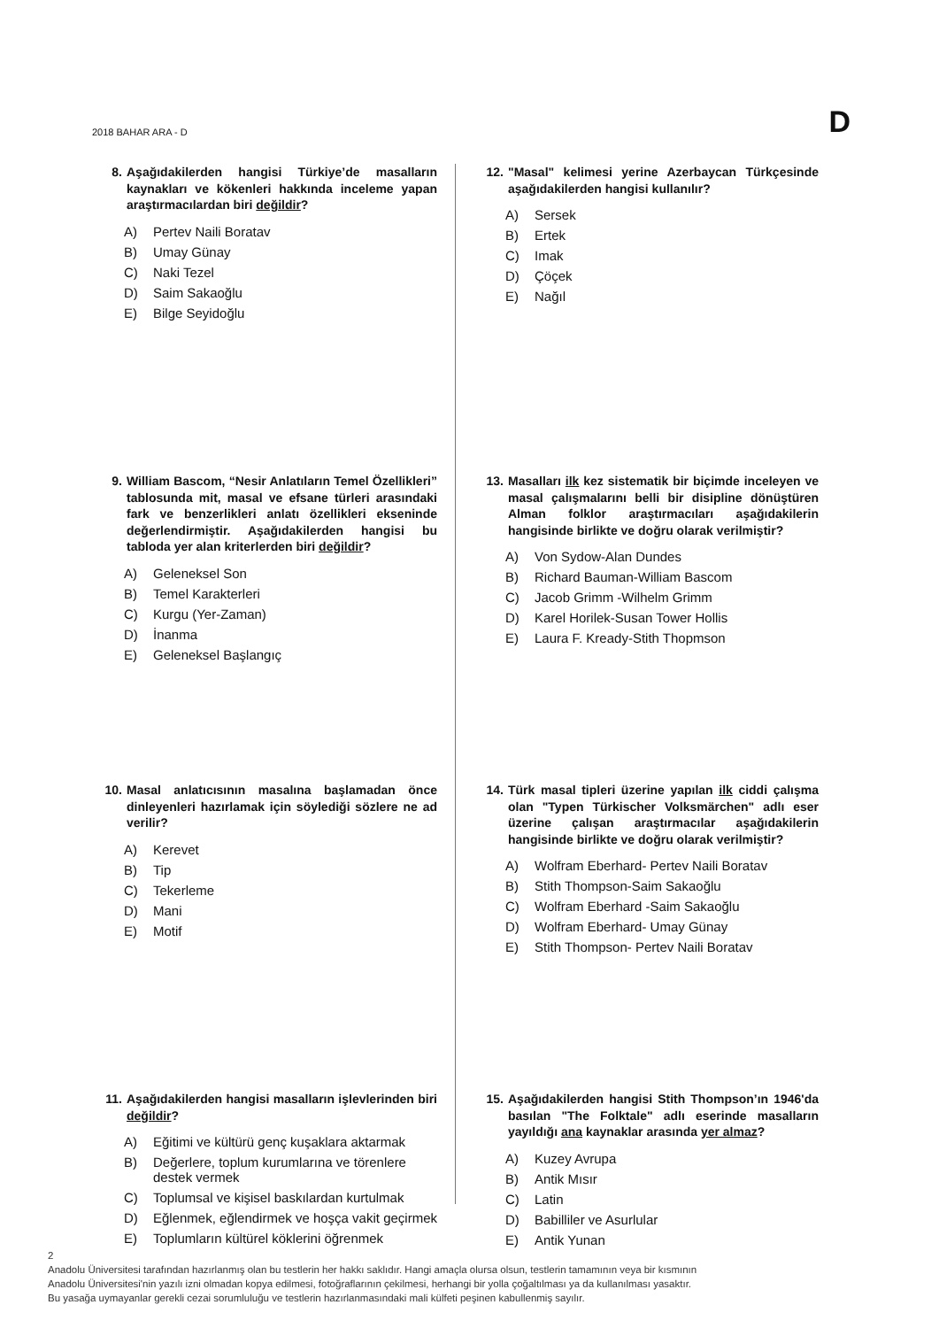2018 BAHAR ARA - D D
8. Aşağıdakilerden hangisi Türkiye’de masalların kaynakları ve kökenleri hakkında inceleme yapan araştırmacılardan biri değildir?
A) Pertev Naili Boratav
B) Umay Günay
C) Naki Tezel
D) Saim Sakaoğlu
E) Bilge Seyidoğlu
9. William Bascom, “Nesir Anlatıların Temel Özellikleri” tablosunda mit, masal ve efsane türleri arasındaki fark ve benzerlikleri anlatı özellikleri ekseninde değerlendirmiştir. Aşağıdakilerden hangisi bu tabloda yer alan kriterlerden biri değildir?
A) Geleneksel Son
B) Temel Karakterleri
C) Kurgu (Yer-Zaman)
D) İnanma
E) Geleneksel Başlangıç
10. Masal anlatıcısının masalına başlamadan önce dinleyenleri hazırlamak için söylediği sözlere ne ad verilir?
A) Kerevet
B) Tip
C) Tekerleme
D) Mani
E) Motif
11. Aşağıdakilerden hangisi masalların işlevlerinden biri değildir?
A) Eğitimi ve kültürü genç kuşaklara aktarmak
B) Değerlere, toplum kurumlarına ve törenlere destek vermek
C) Toplumsal ve kişisel baskılardan kurtulmak
D) Eğlenmek, eğlendirmek ve hoşça vakit geçirmek
E) Toplumların kültürel köklerini öğrenmek
12. "Masal" kelimesi yerine Azerbaycan Türkçesinde aşağıdakilerden hangisi kullanılır?
A) Sersek
B) Ertek
C) Imak
D) Çöçek
E) Nağıl
13. Masalları ilk kez sistematik bir biçimde inceleyen ve masal çalışmalarını belli bir disipline dönüştüren Alman folklor araştırmacıları aşağıdakilerin hangisinde birlikte ve doğru olarak verilmiştir?
A) Von Sydow-Alan Dundes
B) Richard Bauman-William Bascom
C) Jacob Grimm -Wilhelm Grimm
D) Karel Horilek-Susan Tower Hollis
E) Laura F. Kready-Stith Thopmson
14. Türk masal tipleri üzerine yapılan ilk ciddi çalışma olan "Typen Türkischer Volksmärchen" adlı eser üzerine çalışan araştırmacılar aşağıdakilerin hangisinde birlikte ve doğru olarak verilmiştir?
A) Wolfram Eberhard- Pertev Naili Boratav
B) Stith Thompson-Saim Sakaoğlu
C) Wolfram Eberhard -Saim Sakaoğlu
D) Wolfram Eberhard- Umay Günay
E) Stith Thompson- Pertev Naili Boratav
15. Aşağıdakilerden hangisi Stith Thompson’ın 1946'da basılan "The Folktale" adlı eserinde masalların yayıldığı ana kaynaklar arasında yer almaz?
A) Kuzey Avrupa
B) Antik Mısır
C) Latin
D) Babilliler ve Asurlular
E) Antik Yunan
2
Anadolu Üniversitesi tarafından hazırlanmış olan bu testlerin her hakkı saklıdır. Hangi amaçla olursa olsun, testlerin tamamının veya bir kısmının
Anadolu Üniversitesi'nin yazılı izni olmadan kopya edilmesi, fotoğraflarının çekilmesi, herhangi bir yolla çoğaltılması ya da kullanılması yasaktır.
Bu yasağa uymayanlar gerekli cezai sorumluluğu ve testlerin hazırlanmasındaki mali külfeti peşinen kabullenmiş sayılır.